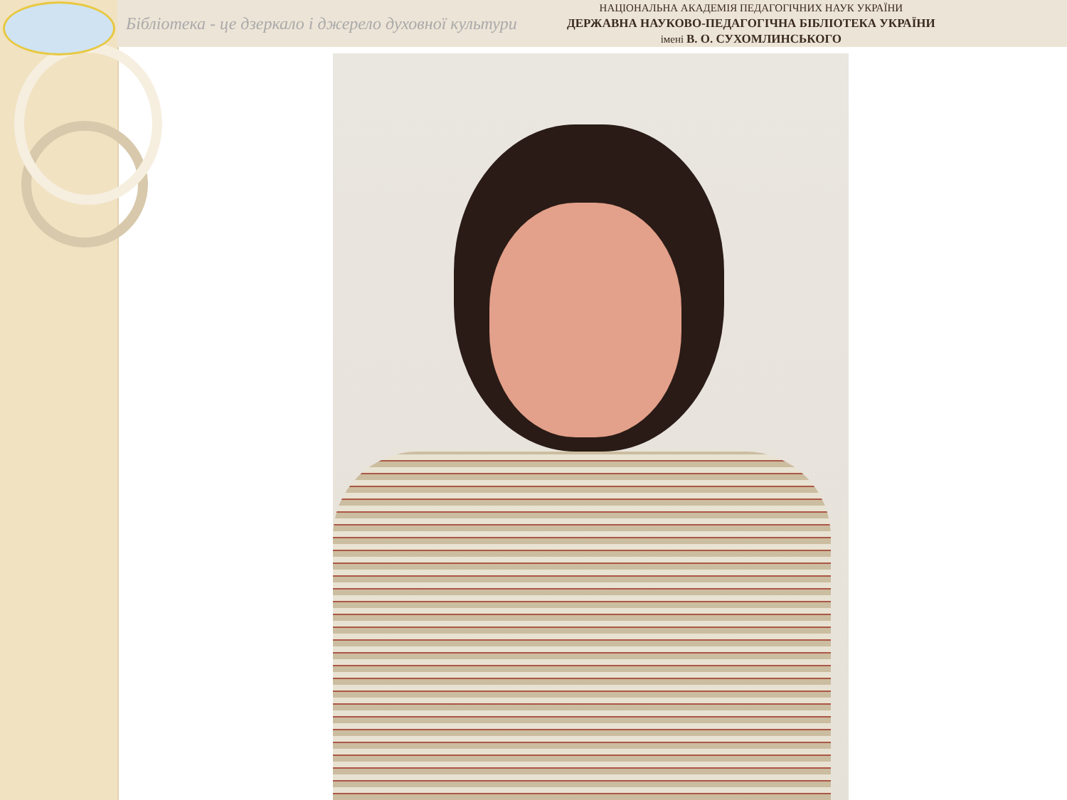Бібліотека - це дзеркало і джерело духовної культури
НАЦІОНАЛЬНА АКАДЕМІЯ ПЕДАГОГІЧНИХ НАУК УКРАЇНИ
ДЕРЖАВНА НАУКОВО-ПЕДАГОГІЧНА БІБЛІОТЕКА УКРАЇНИ
імені В. О. СУХОМЛИНСЬКОГО